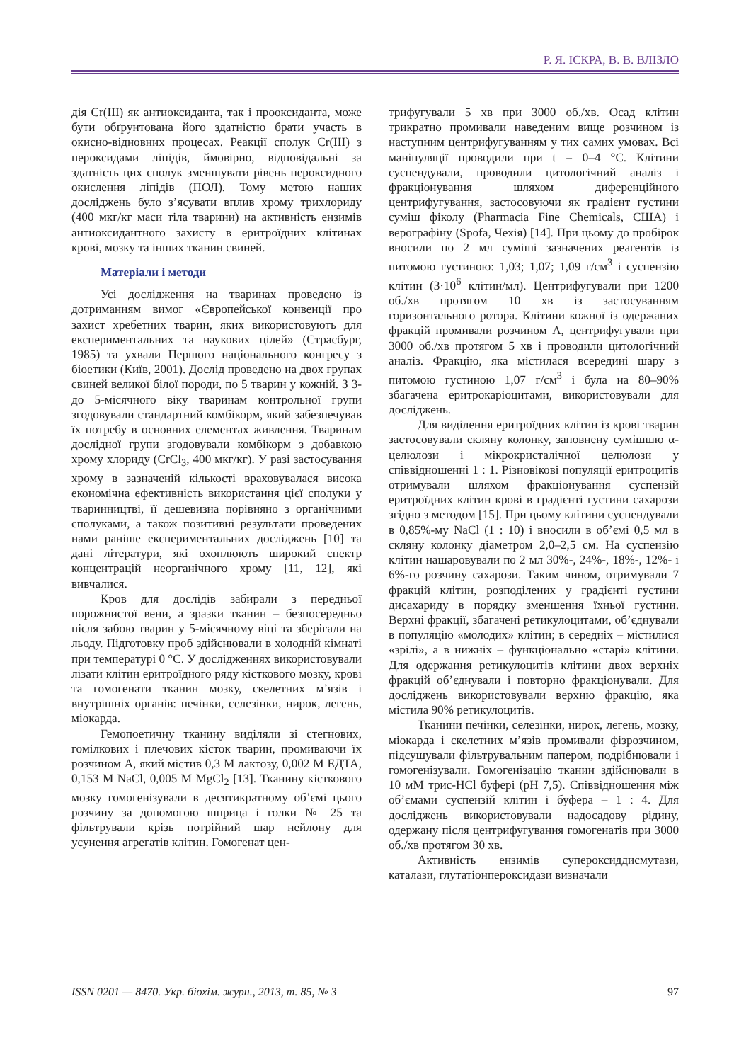Р. Я. ІСКРА, В. В. ВЛІЗЛО
дія Cr(III) як антиоксиданта, так і прооксиданта, може бути обґрунтована його здатністю брати участь в окисно-відновних процесах. Реакції сполук Cr(III) з пероксидами ліпідів, ймовірно, відповідальні за здатність цих сполук зменшувати рівень пероксидного окислення ліпідів (ПОЛ). Тому метою наших досліджень було з’ясувати вплив хрому трихлориду (400 мкг/кг маси тіла тварини) на активність ензимів антиоксидантного захисту в еритроїдних клітинах крові, мозку та інших тканин свиней.
Матеріали і методи
Усі дослідження на тваринах проведено із дотриманням вимог «Європейської конвенції про захист хребетних тварин, яких використовують для експериментальних та наукових цілей» (Страсбург, 1985) та ухвали Першого національного конгресу з біоетики (Київ, 2001). Дослід проведено на двох групах свиней великої білої породи, по 5 тварин у кожній. З 3- до 5-місячного віку тваринам контрольної групи згодовували стандартний комбікорм, який забезпечував їх потребу в основних елементах живлення. Тваринам дослідної групи згодовували комбікорм з добавкою хрому хлориду (CrCl<sub>3</sub>, 400 мкг/кг). У разі застосування хрому в зазначеній кількості враховувалася висока економічна ефективність використання цієї сполуки у тваринництві, її дешевизна порівняно з органічними сполуками, а також позитивні результати проведених нами раніше експериментальних досліджень [10] та дані літератури, які охоплюють широкий спектр концентрацій неорганічного хрому [11, 12], які вивчалися.
Кров для дослідів забирали з передньої порожнистої вени, а зразки тканин – безпосередньо після забою тварин у 5-місячному віці та зберігали на льоду. Підготовку проб здійснювали в холодній кімнаті при температурі 0 °С. У дослідженнях використовували лізати клітин еритроїдного ряду кісткового мозку, крові та гомогенати тканин мозку, скелетних м’язів і внутрішніх органів: печінки, селезінки, нирок, легень, міокарда.
Гемопоетичну тканину виділяли зі стегнових, гомілкових і плечових кісток тварин, промиваючи їх розчином А, який містив 0,3 М лактозу, 0,002 М ЕДТА, 0,153 М NaCl, 0,005 М MgCl<sub>2</sub> [13]. Тканину кісткового мозку гомогенізували в десятикратному об’ємі цього розчину за допомогою шприца і голки № 25 та фільтрували крізь потрійний шар нейлону для усунення агрегатів клітин. Гомогенат цен-
трифугували 5 хв при 3000 об./хв. Осад клітин трикратно промивали наведеним вище розчином із наступним центрифугуванням у тих самих умовах. Всі маніпуляції проводили при t = 0–4 °С. Клітини суспендували, проводили цитологічний аналіз і фракціонування шляхом диференційного центрифугування, застосовуючи як градієнт густини суміш фіколу (Pharmacia Fine Chemicals, США) і верографіну (Spofa, Чехія) [14]. При цьому до пробірок вносили по 2 мл суміші зазначених реагентів із питомою густиною: 1,03; 1,07; 1,09 г/см<sup>3</sup> і суспензію клітин (3·10<sup>6</sup> клітин/мл). Центрифугували при 1200 об./хв протягом 10 хв із застосуванням горизонтального ротора. Клітини кожної із одержаних фракцій промивали розчином А, центрифугували при 3000 об./хв протягом 5 хв і проводили цитологічний аналіз. Фракцію, яка містилася всередині шару з питомою густиною 1,07 г/см<sup>3</sup> і була на 80–90% збагачена еритрокаріоцитами, використовували для досліджень.
Для виділення еритроїдних клітин із крові тварин застосовували скляну колонку, заповнену сумішшю α-целюлози і мікрокристалічної целюлози у співвідношенні 1 : 1. Різновікові популяції еритроцитів отримували шляхом фракціонування суспензій еритроїдних клітин крові в градієнті густини сахарози згідно з методом [15]. При цьому клітини суспендували в 0,85%-му NaCl (1 : 10) і вносили в об’ємі 0,5 мл в скляну колонку діаметром 2,0–2,5 см. На суспензію клітин нашаровували по 2 мл 30%-, 24%-, 18%-, 12%- і 6%-го розчину сахарози. Таким чином, отримували 7 фракцій клітин, розподілених у градієнті густини дисахариду в порядку зменшення їхньої густини. Верхні фракції, збагачені ретикулоцитами, об’єднували в популяцію «молодих» клітин; в середніх – містилися «зрілі», а в нижніх – функціонально «старі» клітини. Для одержання ретикулоцитів клітини двох верхніх фракцій об’єднували і повторно фракціонували. Для досліджень використовували верхню фракцію, яка містила 90% ретикулоцитів.
Тканини печінки, селезінки, нирок, легень, мозку, міокарда і скелетних м’язів промивали фізрозчином, підсушували фільтрувальним папером, подрібнювали і гомогенізували. Гомогенізацію тканин здійснювали в 10 мМ трис-HCl буфері (рН 7,5). Співвідношення між об’ємами суспензій клітин і буфера – 1 : 4. Для досліджень використовували надосадову рідину, одержану після центрифугування гомогенатів при 3000 об./хв протягом 30 хв.
Активність ензимів супероксиддисмутази, каталази, глутатіонпероксидази визначали
ISSN 0201 — 8470. Укр. біохім. журн., 2013, т. 85, № 3 97